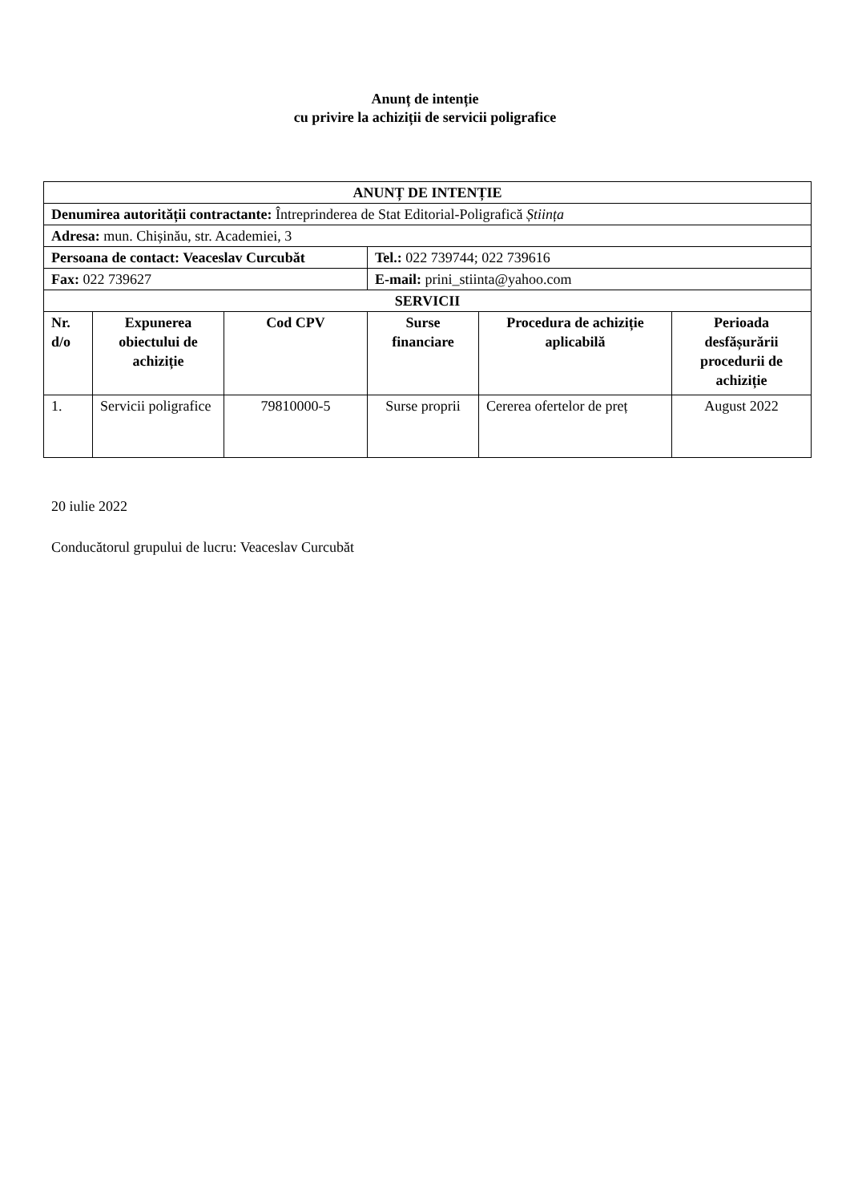Anunț de intenție
cu privire la achiziții de servicii poligrafice
| ANUNȚ DE INTENȚIE | | | | | |
| --- | --- | --- | --- | --- | --- |
| Denumirea autorității contractante: Întreprinderea de Stat Editorial-Poligrafică Știința | | | | | |
| Adresa: mun. Chișinău, str. Academiei, 3 | | | | | |
| Persoana de contact: Veaceslav Curcubăt | | | Tel.: 022 739744; 022 739616 | | |
| Fax: 022 739627 | | | E-mail: prini_stiinta@yahoo.com | | |
| SERVICII | | | | | |
| Nr. d/o | Expunerea obiectului de achiziție | Cod CPV | Surse financiare | Procedura de achiziție aplicabilă | Perioada desfășurării procedurii de achiziție |
| 1. | Servicii poligrafice | 79810000-5 | Surse proprii | Cererea ofertelor de preț | August 2022 |
20 iulie 2022
Conducătorul grupului de lucru: Veaceslav Curcubăt